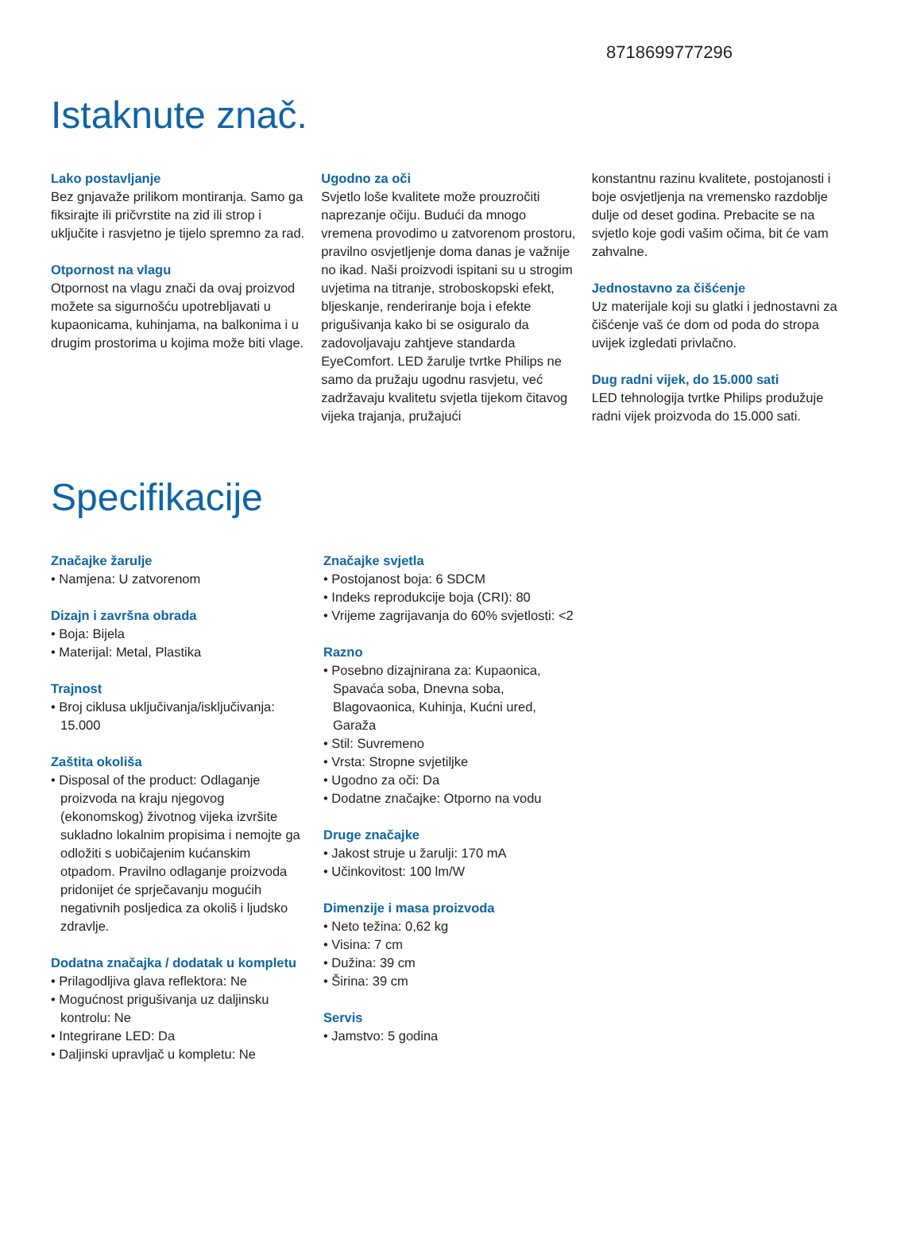8718699777296
Istaknute znač.
Lako postavljanje
Bez gnjavaže prilikom montiranja. Samo ga fiksirajte ili pričvrstite na zid ili strop i uključite i rasvjetno je tijelo spremno za rad.
Otpornost na vlagu
Otpornost na vlagu znači da ovaj proizvod možete sa sigurnošću upotrebljavati u kupaonicama, kuhinjama, na balkonima i u drugim prostorima u kojima može biti vlage.
Ugodno za oči
Svjetlo loše kvalitete može prouzročiti naprezanje očiju. Budući da mnogo vremena provodimo u zatvorenom prostoru, pravilno osvjetljenje doma danas je važnije no ikad. Naši proizvodi ispitani su u strogim uvjetima na titranje, stroboskopski efekt, bljeskanje, renderiranje boja i efekte prigušivanja kako bi se osiguralo da zadovoljavaju zahtjeve standarda EyeComfort. LED žarulje tvrtke Philips ne samo da pružaju ugodnu rasvjetu, već zadržavaju kvalitetu svjetla tijekom čitavog vijeka trajanja, pružajući
konstantnu razinu kvalitete, postojanosti i boje osvjetljenja na vremensko razdoblje dulje od deset godina. Prebacite se na svjetlo koje godi vašim očima, bit će vam zahvalne.
Jednostavno za čišćenje
Uz materijale koji su glatki i jednostavni za čišćenje vaš će dom od poda do stropa uvijek izgledati privlačno.
Dug radni vijek, do 15.000 sati
LED tehnologija tvrtke Philips produžuje radni vijek proizvoda do 15.000 sati.
Specifikacije
Značajke žarulje
• Namjena: U zatvorenom
Dizajn i završna obrada
• Boja: Bijela
• Materijal: Metal, Plastika
Trajnost
• Broj ciklusa uključivanja/isključivanja: 15.000
Zaštita okoliša
• Disposal of the product: Odlaganje proizvoda na kraju njegovog (ekonomskog) životnog vijeka izvršite sukladno lokalnim propisima i nemojte ga odložiti s uobičajenim kućanskim otpadom. Pravilno odlaganje proizvoda pridonijet će sprječavanju mogućih negativnih posljedica za okoliš i ljudsko zdravlje.
Dodatna značajka / dodatak u kompletu
• Prilagodljiva glava reflektora: Ne
• Mogućnost prigušivanja uz daljinsku kontrolu: Ne
• Integrirane LED: Da
• Daljinski upravljač u kompletu: Ne
Značajke svjetla
• Postojanost boja: 6 SDCM
• Indeks reprodukcije boja (CRI): 80
• Vrijeme zagrijavanja do 60% svjetlosti: <2
Razno
• Posebno dizajnirana za: Kupaonica, Spavaća soba, Dnevna soba, Blagovaonica, Kuhinja, Kućni ured, Garaža
• Stil: Suvremeno
• Vrsta: Stropne svjetiljke
• Ugodno za oči: Da
• Dodatne značajke: Otporno na vodu
Druge značajke
• Jakost struje u žarulji: 170 mA
• Učinkovitost: 100 lm/W
Dimenzije i masa proizvoda
• Neto težina: 0,62 kg
• Visina: 7 cm
• Dužina: 39 cm
• Širina: 39 cm
Servis
• Jamstvo: 5 godina